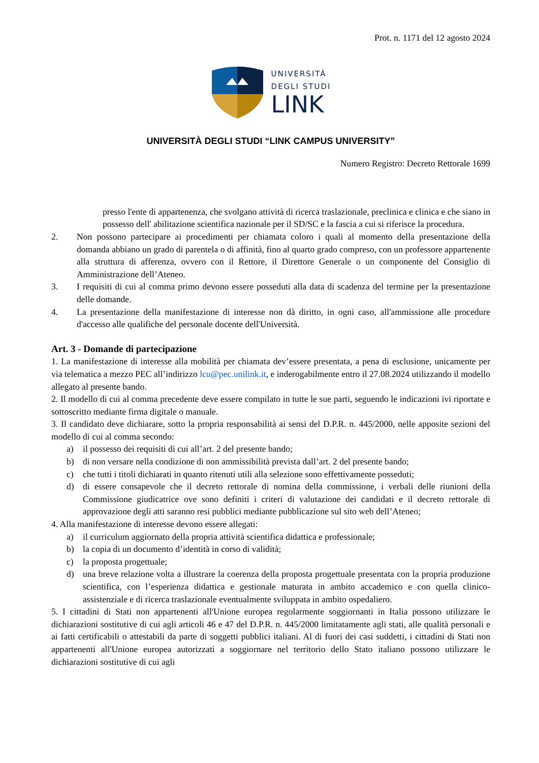Prot. n. 1171 del 12 agosto 2024
UNIVERSITÀ
DEGLI STUDI
LINK
UNIVERSITÀ DEGLI STUDI “LINK CAMPUS UNIVERSITY”
Numero Registro: Decreto Rettorale 1699
presso l'ente di appartenenza, che svolgano attività di ricerca traslazionale, preclinica e clinica e che siano in possesso dell' abilitazione scientifica nazionale per il SD/SC e la fascia a cui si riferisce la procedura.
2. Non possono partecipare ai procedimenti per chiamata coloro i quali al momento della presentazione della domanda abbiano un grado di parentela o di affinità, fino al quarto grado compreso, con un professore appartenente alla struttura di afferenza, ovvero con il Rettore, il Direttore Generale o un componente del Consiglio di Amministrazione dell’Ateneo.
3. I requisiti di cui al comma primo devono essere posseduti alla data di scadenza del termine per la presentazione delle domande.
4. La presentazione della manifestazione di interesse non dà diritto, in ogni caso, all'ammissione alle procedure d'accesso alle qualifiche del personale docente dell'Università.
Art. 3 - Domande di partecipazione
1. La manifestazione di interesse alla mobilità per chiamata dev’essere presentata, a pena di esclusione, unicamente per via telematica a mezzo PEC all’indirizzo lcu@pec.unilink.it, e inderogabilmente entro il 27.08.2024 utilizzando il modello allegato al presente bando.
2. Il modello di cui al comma precedente deve essere compilato in tutte le sue parti, seguendo le indicazioni ivi riportate e sottoscritto mediante firma digitale o manuale.
3. Il candidato deve dichiarare, sotto la propria responsabilità ai sensi del D.P.R. n. 445/2000, nelle apposite sezioni del modello di cui al comma secondo:
a) il possesso dei requisiti di cui all’art. 2 del presente bando;
b) di non versare nella condizione di non ammissibilità prevista dall’art. 2 del presente bando;
c) che tutti i titoli dichiarati in quanto ritenuti utili alla selezione sono effettivamente posseduti;
d) di essere consapevole che il decreto rettorale di nomina della commissione, i verbali delle riunioni della Commissione giudicatrice ove sono definiti i criteri di valutazione dei candidati e il decreto rettorale di approvazione degli atti saranno resi pubblici mediante pubblicazione sul sito web dell’Ateneo;
4. Alla manifestazione di interesse devono essere allegati:
a) il curriculum aggiornato della propria attività scientifica didattica e professionale;
b) la copia di un documento d’identità in corso di validità;
c) la proposta progettuale;
d) una breve relazione volta a illustrare la coerenza della proposta progettuale presentata con la propria produzione scientifica, con l’esperienza didattica e gestionale maturata in ambito accademico e con quella clinico-assistenziale e di ricerca traslazionale eventualmente sviluppata in ambito ospedaliero.
5. I cittadini di Stati non appartenenti all'Unione europea regolarmente soggiornanti in Italia possono utilizzare le dichiarazioni sostitutive di cui agli articoli 46 e 47 del D.P.R. n. 445/2000 limitatamente agli stati, alle qualità personali e ai fatti certificabili o attestabili da parte di soggetti pubblici italiani. Al di fuori dei casi suddetti, i cittadini di Stati non appartenenti all'Unione europea autorizzati a soggiornare nel territorio dello Stato italiano possono utilizzare le dichiarazioni sostitutive di cui agli